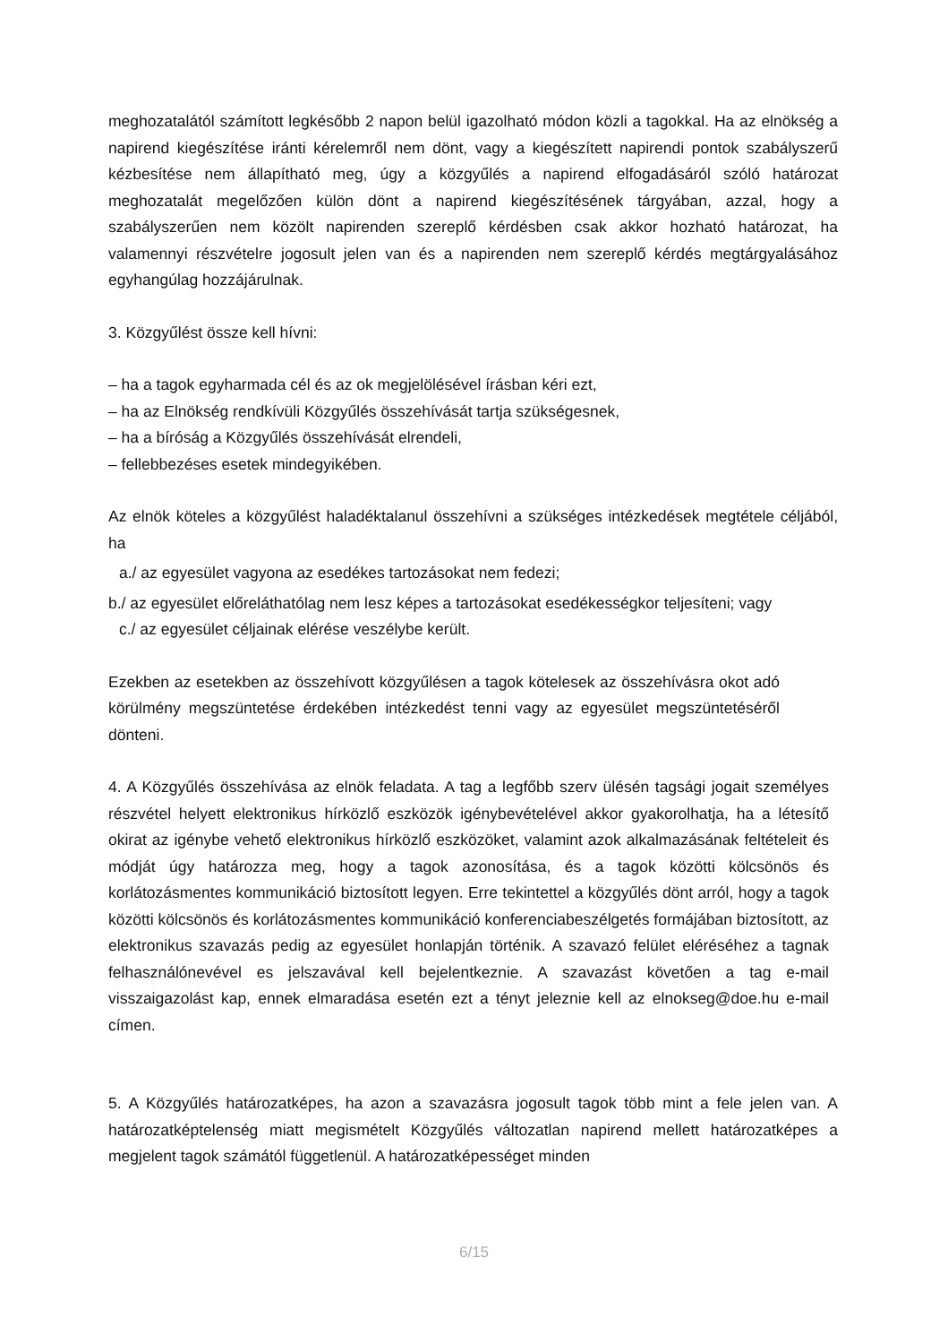meghozatalától számított legkésőbb 2 napon belül igazolható módon közli a tagokkal. Ha az elnökség a napirend kiegészítése iránti kérelemről nem dönt, vagy a kiegészített napirendi pontok szabályszerű kézbesítése nem állapítható meg, úgy a közgyűlés a napirend elfogadásáról szóló határozat meghozatalát megelőzően külön dönt a napirend kiegészítésének tárgyában, azzal, hogy a szabályszerűen nem közölt napirenden szereplő kérdésben csak akkor hozható határozat, ha valamennyi részvételre jogosult jelen van és a napirenden nem szereplő kérdés megtárgyalásához egyhangúlag hozzájárulnak.
3. Közgyűlést össze kell hívni:
– ha a tagok egyharmada cél és az ok megjelölésével írásban kéri ezt,
– ha az Elnökség rendkívüli Közgyűlés összehívását tartja szükségesnek,
– ha a bíróság a Közgyűlés összehívását elrendeli,
– fellebbezéses esetek mindegyikében.
Az elnök köteles a közgyűlést haladéktalanul összehívni a szükséges intézkedések megtétele céljából, ha
a./ az egyesület vagyona az esedékes tartozásokat nem fedezi;
b./ az egyesület előreláthatólag nem lesz képes a tartozásokat esedékességkor teljesíteni; vagy
c./ az egyesület céljainak elérése veszélybe került.
Ezekben az esetekben az összehívott közgyűlésen a tagok kötelesek az összehívásra okot adó körülmény megszüntetése érdekében intézkedést tenni vagy az egyesület megszüntetéséről dönteni.
4. A Közgyűlés összehívása az elnök feladata. A tag a legfőbb szerv ülésén tagsági jogait személyes részvétel helyett elektronikus hírközlő eszközök igénybevételével akkor gyakorolhatja, ha a létesítő okirat az igénybe vehető elektronikus hírközlő eszközöket, valamint azok alkalmazásának feltételeit és módját úgy határozza meg, hogy a tagok azonosítása, és a tagok közötti kölcsönös és korlátozásmentes kommunikáció biztosított legyen. Erre tekintettel a közgyűlés dönt arról, hogy a tagok közötti kölcsönös és korlátozásmentes kommunikáció konferenciabeszélgetés formájában biztosított, az elektronikus szavazás pedig az egyesület honlapján történik. A szavazó felület eléréséhez a tagnak felhasználónevével es jelszavával kell bejelentkeznie. A szavazást követően a tag e-mail visszaigazolást kap, ennek elmaradása esetén ezt a tényt jeleznie kell az elnokseg@doe.hu e-mail címen.
5. A Közgyűlés határozatképes, ha azon a szavazásra jogosult tagok több mint a fele jelen van. A határozatképtelenség miatt megismételt Közgyűlés változatlan napirend mellett határozatképes a megjelent tagok számától függetlenül. A határozatképességet minden
6/15